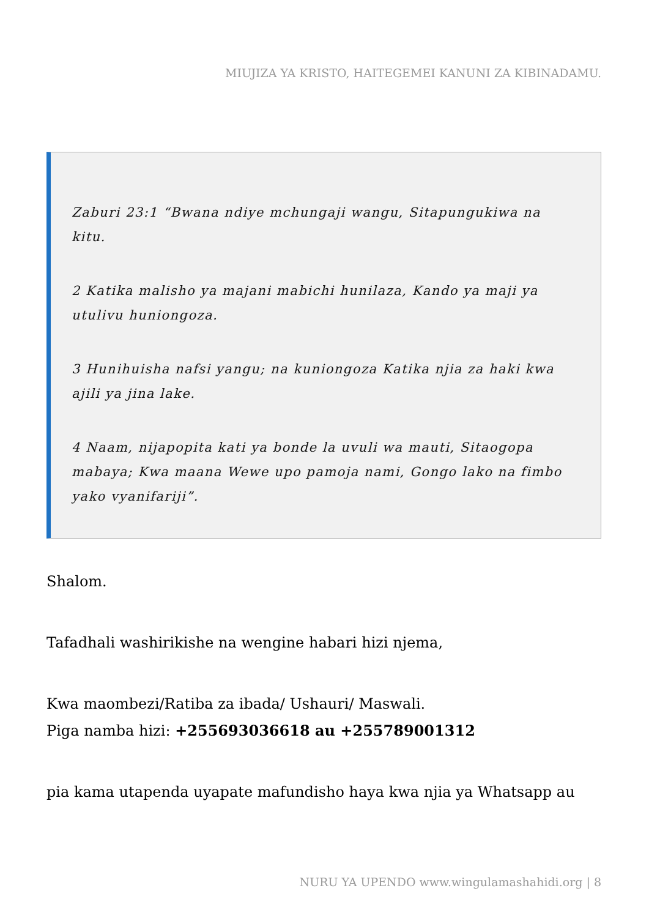MIUJIZA YA KRISTO, HAITEGEMEI KANUNI ZA KIBINADAMU.
Zaburi 23:1 “Bwana ndiye mchungaji wangu, Sitapungukiwa na kitu.
2 Katika malisho ya majani mabichi hunilaza, Kando ya maji ya utulivu huniongoza.
3 Hunihuisha nafsi yangu; na kuniongoza Katika njia za haki kwa ajili ya jina lake.
4 Naam, nijapopita kati ya bonde la uvuli wa mauti, Sitaogopa mabaya; Kwa maana Wewe upo pamoja nami, Gongo lako na fimbo yako vyanifariji”.
Shalom.
Tafadhali washirikishe na wengine habari hizi njema,
Kwa maombezi/Ratiba za ibada/ Ushauri/ Maswali.
Piga namba hizi: +255693036618 au +255789001312
pia kama utapenda uyapate mafundisho haya kwa njia ya Whatsapp au
NURU YA UPENDO www.wingulamashahidi.org | 8